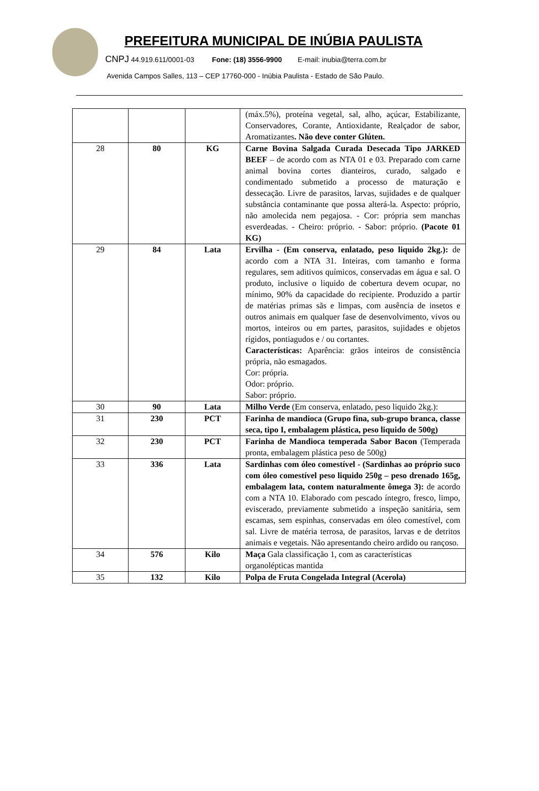PREFEITURA MUNICIPAL DE INÚBIA PAULISTA
CNPJ 44.919.611/0001-03 Fone: (18) 3556-9900 E-mail: inubia@terra.com.br
Avenida Campos Salles, 113 – CEP 17760-000 - Inúbia Paulista - Estado de São Paulo.
| | | | (máx.5%), proteína vegetal, sal, alho, açúcar, Estabilizante, Conservadores, Corante, Antioxidante, Realçador de sabor, Aromatizantes . Não deve conter Glúten. |
| 28 | 80 | KG | Carne Bovina Salgada Curada Desecada Tipo JARKED BEEF – de acordo com as NTA 01 e 03. Preparado com carne animal bovina cortes dianteiros, curado, salgado e condimentado submetido a processo de maturação e dessecação. Livre de parasitos, larvas, sujidades e de qualquer substância contaminante que possa alterá-la. Aspecto: próprio, não amolecida nem pegajosa. - Cor: própria sem manchas esverdeadas. - Cheiro: próprio. - Sabor: próprio. (Pacote 01 KG) |
| 29 | 84 | Lata | Ervilha - (Em conserva, enlatado, peso liquido 2kg.): de acordo com a NTA 31. Inteiras, com tamanho e forma regulares, sem aditivos químicos, conservadas em água e sal. O produto, inclusive o liquido de cobertura devem ocupar, no mínimo, 90% da capacidade do recipiente. Produzido a partir de matérias primas sãs e limpas, com ausência de insetos e outros animais em qualquer fase de desenvolvimento, vivos ou mortos, inteiros ou em partes, parasitos, sujidades e objetos rígidos, pontiagudos e / ou cortantes. Características: Aparência: grãos inteiros de consistência própria, não esmagados. Cor: própria. Odor: próprio. Sabor: próprio. |
| 30 | 90 | Lata | Milho Verde (Em conserva, enlatado, peso liquido 2kg.): |
| 31 | 230 | PCT | Farinha de mandioca (Grupo fina, sub-grupo branca, classe seca, tipo I, embalagem plástica, peso liquido de 500g) |
| 32 | 230 | PCT | Farinha de Mandioca temperada Sabor Bacon (Temperada pronta, embalagem plástica peso de 500g) |
| 33 | 336 | Lata | Sardinhas com óleo comestível - (Sardinhas ao próprio suco com óleo comestível peso liquido 250g – peso drenado 165g, embalagem lata, contem naturalmente ômega 3): de acordo com a NTA 10. Elaborado com pescado íntegro, fresco, limpo, eviscerado, previamente submetido a inspeção sanitária, sem escamas, sem espinhas, conservadas em óleo comestível, com sal. Livre de matéria terrosa, de parasitos, larvas e de detritos animais e vegetais. Não apresentando cheiro ardido ou rançoso. |
| 34 | 576 | Kilo | Maça Gala classificação 1, com as características organolépticas mantida |
| 35 | 132 | Kilo | Polpa de Fruta Congelada Integral (Acerola) |